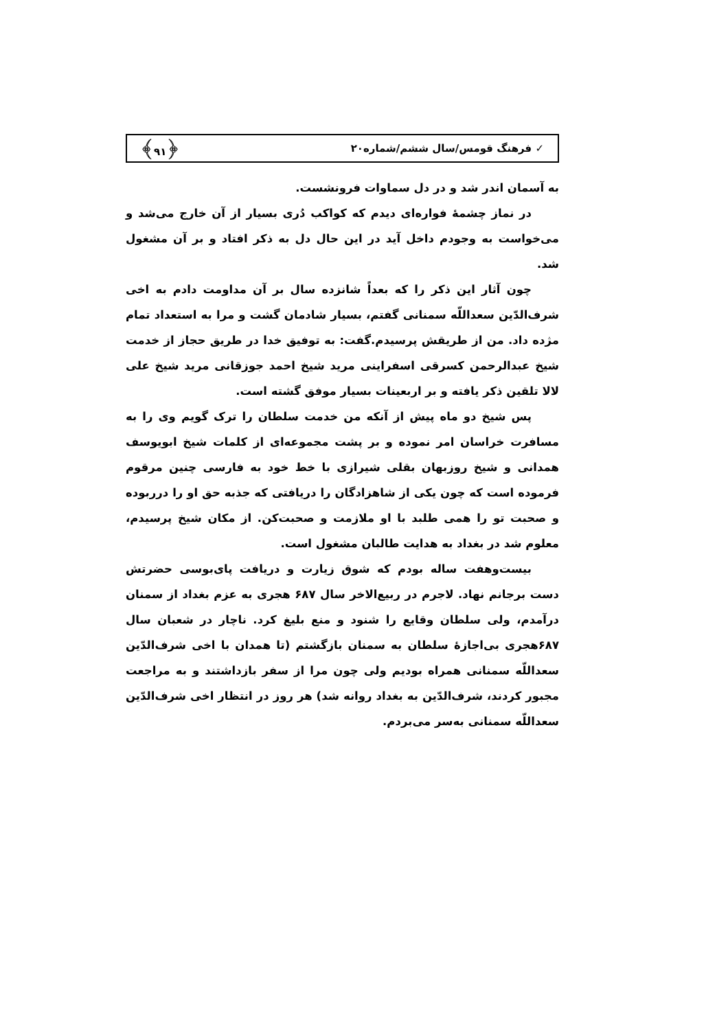✓ فرهنگ قومس/سال ششم/شماره۲۰ ﴿۹۱﴾
به آسمان اندر شد و در دل سماوات فرونشست.
در نماز چشمهٔ فواره‌ای دیدم که کواکب دُری بسیار از آن خارج می‌شد و می‌خواست به وجودم داخل آید در این حال دل به ذکر افتاد و بر آن مشغول شد.
چون آثار این ذکر را که بعداً شانزده سال بر آن مداومت دادم به اخی شرف‌الدّین سعداللّه سمنانی گفتم، بسیار شادمان گشت و مرا به استعداد تمام مژده داد. من از طریقش پرسیدم.گفت: به توفیق خدا در طریق حجاز از خدمت شیخ عبدالرحمن کسرقی اسفراینی مرید شیخ احمد جوزقانی مرید شیخ علی لالا تلقین ذکر یافته و بر اربعینات بسیار موفق گشته است.
پس شیخ دو ماه پیش از آنکه من خدمت سلطان را ترک گویم وی را به مسافرت خراسان امر نموده و بر پشت مجموعه‌ای از کلمات شیخ ابویوسف همدانی و شیخ روزبهان بقلی شیرازی با خط خود به فارسی چنین مرقوم فرموده است که چون یکی از شاهزادگان را دریافتی که جذبه حق او را درربوده و صحبت تو را همی طلبد با او ملازمت و صحبت‌کن. از مکان شیخ پرسیدم، معلوم شد در بغداد به هدایت طالبان مشغول است.
بیست‌وهفت ساله بودم که شوق زیارت و دریافت پای‌بوسی حضرتش دست برجانم نهاد. لاجرم در ربیع‌الاخر سال ۶۸۷ هجری به عزم بغداد از سمنان درآمدم، ولی سلطان وقایع را شنود و منع بلیغ کرد. ناچار در شعبان سال ۶۸۷هجری بی‌اجازهٔ سلطان به سمنان بازگشتم (تا همدان با اخی شرف‌الدّین سعداللّه سمنانی همراه بودیم ولی چون مرا از سفر بازداشتند و به مراجعت مجبور کردند، شرف‌الدّین به بغداد روانه شد) هر روز در انتظار اخی شرف‌الدّین سعداللّه سمنانی به‌سر می‌بردم.